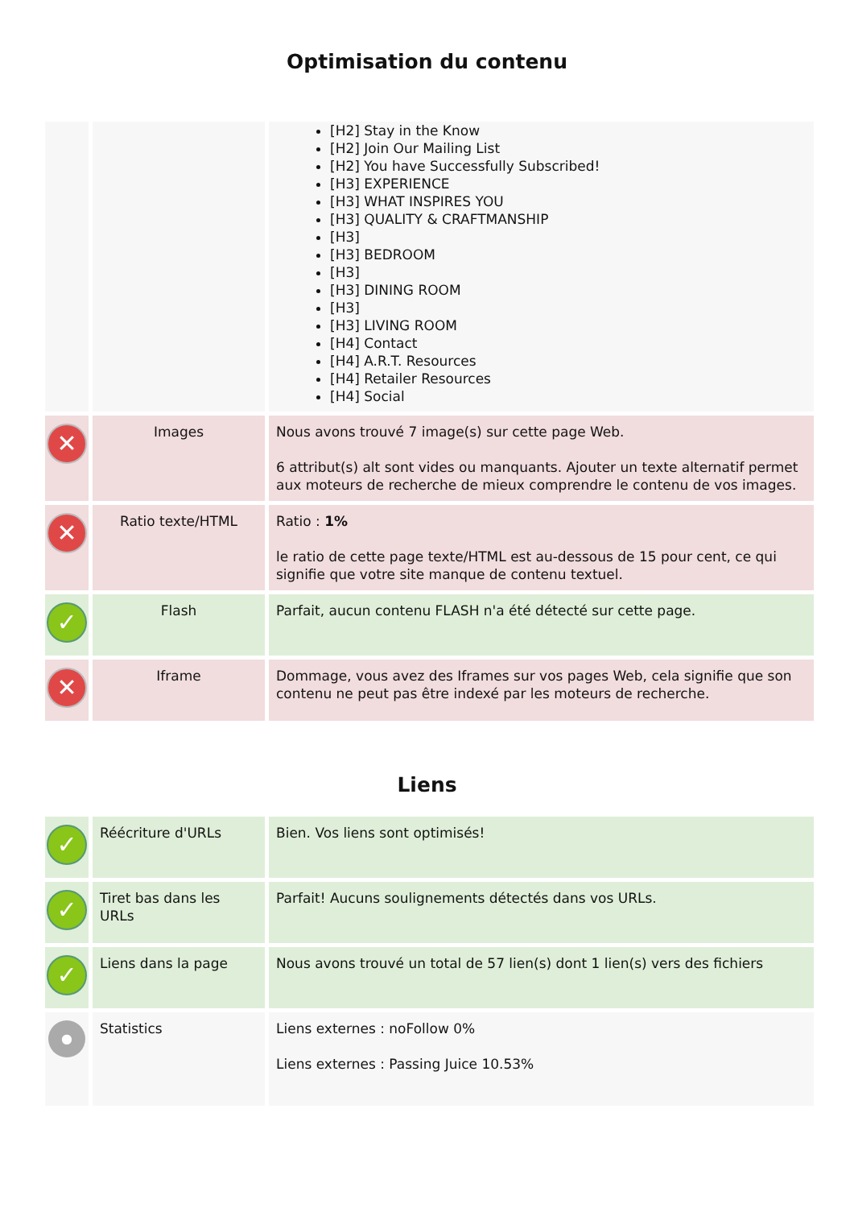Optimisation du contenu
| | | [H2] Stay in the Know [H2] Join Our Mailing List [H2] You have Successfully Subscribed! [H3] EXPERIENCE [H3] WHAT INSPIRES YOU [H3] QUALITY & CRAFTMANSHIP [H3] [H3] BEDROOM [H3] [H3] DINING ROOM [H3] [H3] LIVING ROOM [H4] Contact [H4] A.R.T. Resources [H4] Retailer Resources [H4] Social |
| ✕ | Images | Nous avons trouvé 7 image(s) sur cette page Web. 6 attribut(s) alt sont vides ou manquants. Ajouter un texte alternatif permet aux moteurs de recherche de mieux comprendre le contenu de vos images. |
| ✕ | Ratio texte/HTML | Ratio : 1% le ratio de cette page texte/HTML est au-dessous de 15 pour cent, ce qui signifie que votre site manque de contenu textuel. |
| ✓ | Flash | Parfait, aucun contenu FLASH n'a été détecté sur cette page. |
| ✕ | Iframe | Dommage, vous avez des Iframes sur vos pages Web, cela signifie que son contenu ne peut pas être indexé par les moteurs de recherche. |
Liens
| ✓ | Réécriture d'URLs | Bien. Vos liens sont optimisés! |
| ✓ | Tiret bas dans les URLs | Parfait! Aucuns soulignements détectés dans vos URLs. |
| ✓ | Liens dans la page | Nous avons trouvé un total de 57 lien(s) dont 1 lien(s) vers des fichiers |
| ● | Statistics | Liens externes : noFollow 0% Liens externes : Passing Juice 10.53% |